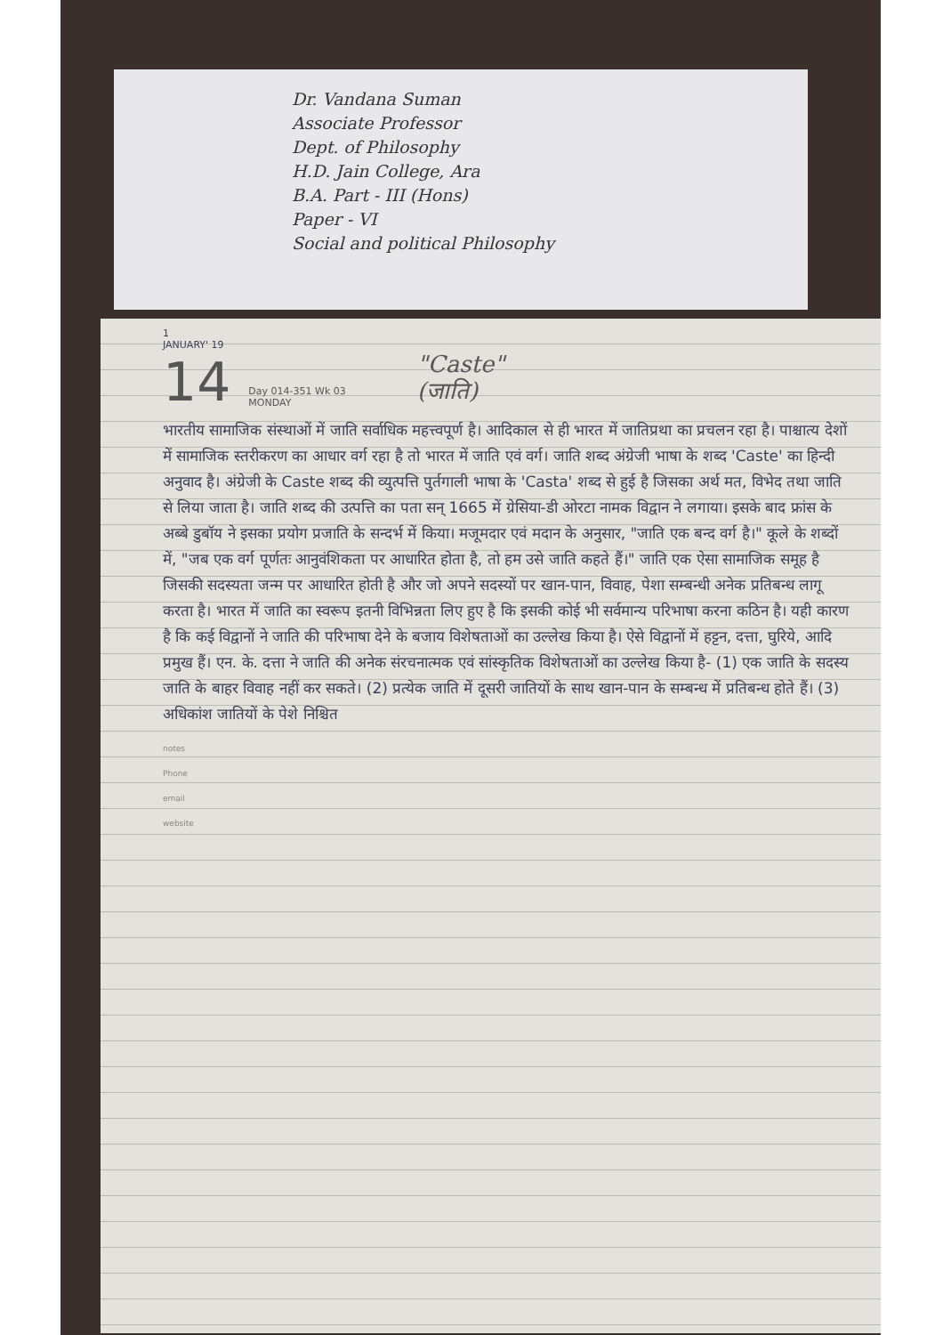Dr. Vandana Suman
Associate Professor
Dept. of Philosophy
H.D. Jain College, Ara
B.A. Part - III (Hons)
Paper - VI
Social and political Philosophy
1
JANUARY' 19
14 Day 014-351 Wk 03
MONDAY "Caste"
(जाति)
भारतीय सामाजिक संस्थाओं में जाति सर्वाधिक महत्त्वपूर्ण है। आदिकाल से ही भारत में जातिप्रथा का प्रचलन रहा है। पाश्चात्य देशों में सामाजिक स्तरीकरण का आधार वर्ग रहा है तो भारत में जाति एवं वर्ग। जाति शब्द अंग्रेजी भाषा के शब्द 'Caste' का हिन्दी अनुवाद है। अंग्रेजी के Caste शब्द की व्युत्पत्ति पुर्तगाली भाषा के 'Casta' शब्द से हुई है जिसका अर्थ मत, विभेद तथा जाति से लिया जाता है। जाति शब्द की उत्पत्ति का पता सन् 1665 में ग्रेसिया-डी ओरटा नामक विद्वान ने लगाया। इसके बाद फ्रांस के अब्बे डुबॉय ने इसका प्रयोग प्रजाति के सन्दर्भ में किया। मजूमदार एवं मदान के अनुसार, "जाति एक बन्द वर्ग है।" कूले के शब्दों में, "जब एक वर्ग पूर्णतः आनुवंशिकता पर आधारित होता है, तो हम उसे जाति कहते हैं।" जाति एक ऐसा सामाजिक समूह है जिसकी सदस्यता जन्म पर आधारित होती है और जो अपने सदस्यों पर खान-पान, विवाह, पेशा सम्बन्धी अनेक प्रतिबन्ध लागू करता है। भारत में जाति का स्वरूप इतनी विभिन्नता लिए हुए है कि इसकी कोई भी सर्वमान्य परिभाषा करना कठिन है। यही कारण है कि कई विद्वानों ने जाति की परिभाषा देने के बजाय विशेषताओं का उल्लेख किया है। ऐसे विद्वानों में हट्टन, दत्ता, घुरिये, आदि प्रमुख हैं। एन. के. दत्ता ने जाति की अनेक संरचनात्मक एवं सांस्कृतिक विशेषताओं का उल्लेख किया है- (1) एक जाति के सदस्य जाति के बाहर विवाह नहीं कर सकते। (2) प्रत्येक जाति में दूसरी जातियों के साथ खान-पान के सम्बन्ध में प्रतिबन्ध होते हैं। (3) अधिकांश जातियों के पेशे निश्चित
notes
Phone
email
website